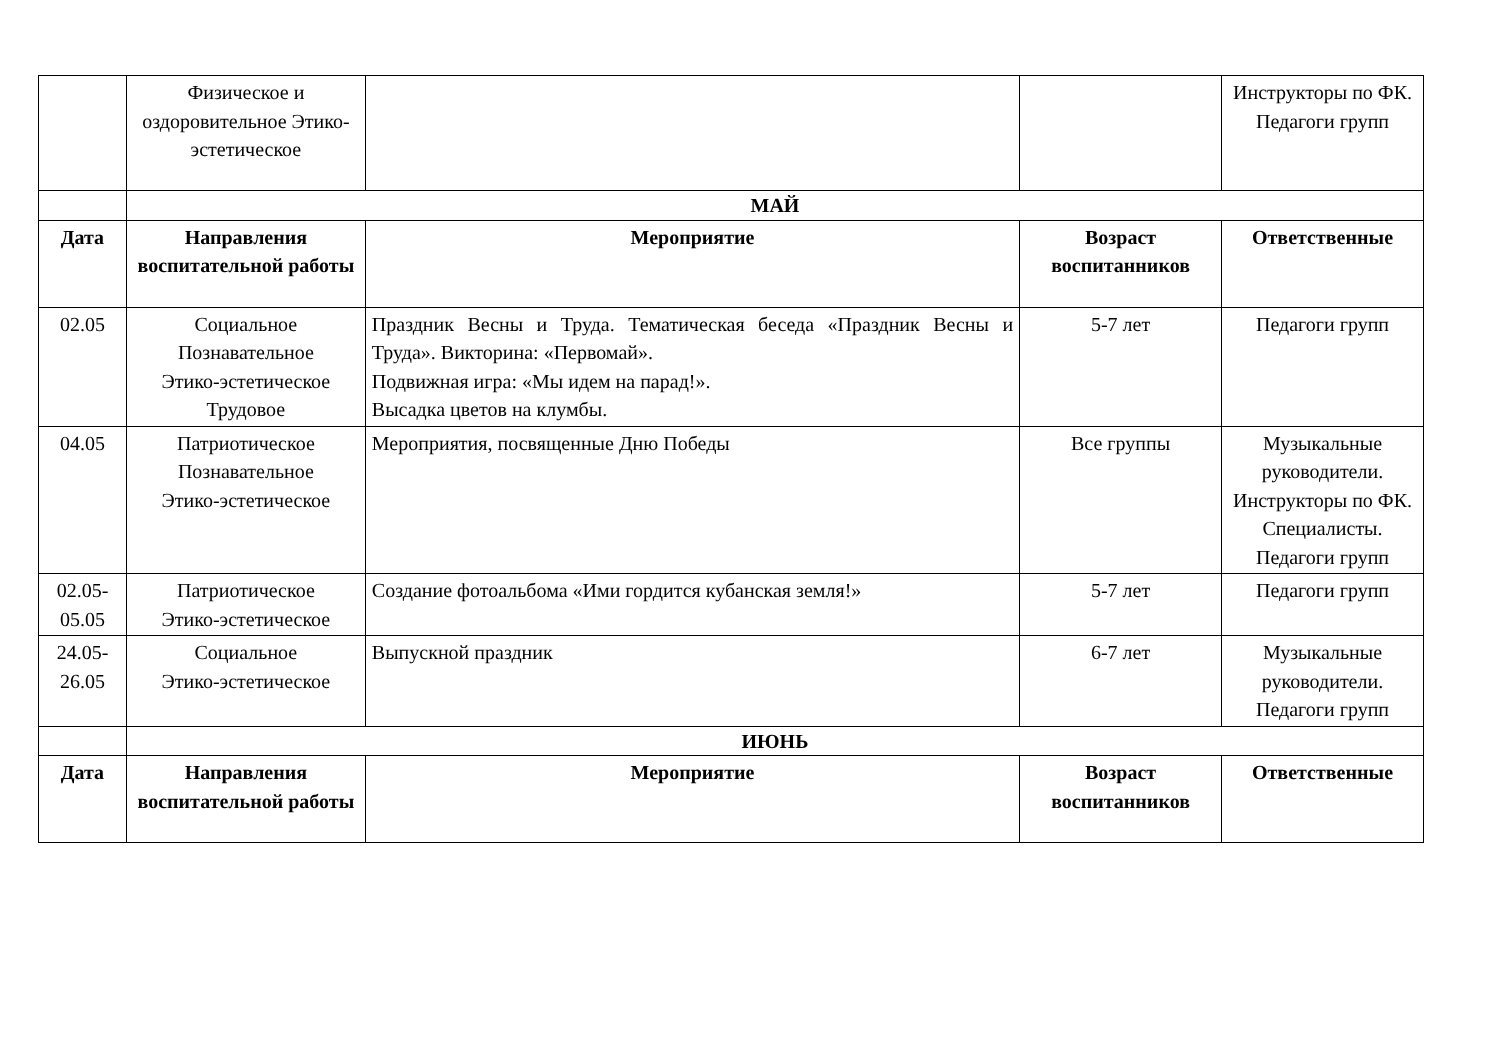| | Физическое и оздоровительное Этико-эстетическое | | | Инструкторы по ФК. Педагоги групп |
| | МАЙ | | | |
| Дата | Направления воспитательной работы | Мероприятие | Возраст воспитанников | Ответственные |
| 02.05 | Социальное Познавательное Этико-эстетическое Трудовое | Праздник Весны и Труда. Тематическая беседа «Праздник Весны и Труда». Викторина: «Первомай». Подвижная игра: «Мы идем на парад!». Высадка цветов на клумбы. | 5-7 лет | Педагоги групп |
| 04.05 | Патриотическое Познавательное Этико-эстетическое | Мероприятия, посвященные Дню Победы | Все группы | Музыкальные руководители. Инструкторы по ФК. Специалисты. Педагоги групп |
| 02.05-05.05 | Патриотическое Этико-эстетическое | Создание фотоальбома «Ими гордится кубанская земля!» | 5-7 лет | Педагоги групп |
| 24.05-26.05 | Социальное Этико-эстетическое | Выпускной праздник | 6-7 лет | Музыкальные руководители. Педагоги групп |
| | ИЮНЬ | | | |
| Дата | Направления воспитательной работы | Мероприятие | Возраст воспитанников | Ответственные |